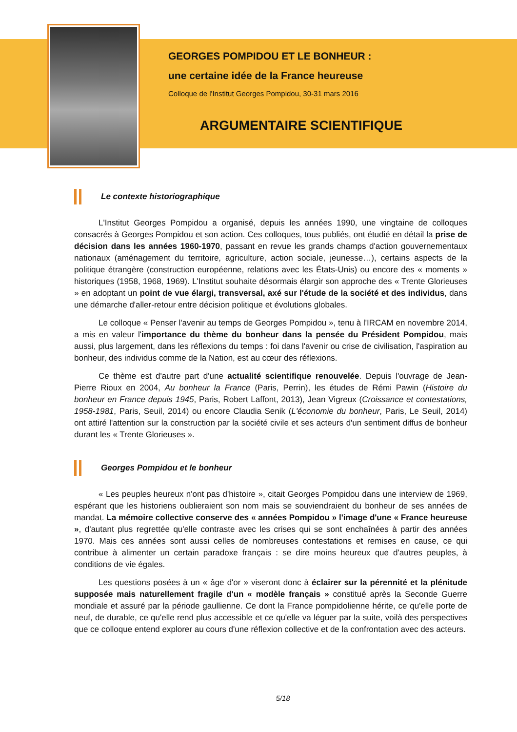GEORGES POMPIDOU ET LE BONHEUR :
une certaine idée de la France heureuse
Colloque de l'Institut Georges Pompidou, 30-31 mars 2016
ARGUMENTAIRE SCIENTIFIQUE
Le contexte historiographique
L'Institut Georges Pompidou a organisé, depuis les années 1990, une vingtaine de colloques consacrés à Georges Pompidou et son action. Ces colloques, tous publiés, ont étudié en détail la prise de décision dans les années 1960-1970, passant en revue les grands champs d'action gouvernementaux nationaux (aménagement du territoire, agriculture, action sociale, jeunesse…), certains aspects de la politique étrangère (construction européenne, relations avec les États-Unis) ou encore des « moments » historiques (1958, 1968, 1969). L'Institut souhaite désormais élargir son approche des « Trente Glorieuses » en adoptant un point de vue élargi, transversal, axé sur l'étude de la société et des individus, dans une démarche d'aller-retour entre décision politique et évolutions globales.
Le colloque « Penser l'avenir au temps de Georges Pompidou », tenu à l'IRCAM en novembre 2014, a mis en valeur l'importance du thème du bonheur dans la pensée du Président Pompidou, mais aussi, plus largement, dans les réflexions du temps : foi dans l'avenir ou crise de civilisation, l'aspiration au bonheur, des individus comme de la Nation, est au cœur des réflexions.
Ce thème est d'autre part d'une actualité scientifique renouvelée. Depuis l'ouvrage de Jean-Pierre Rioux en 2004, Au bonheur la France (Paris, Perrin), les études de Rémi Pawin (Histoire du bonheur en France depuis 1945, Paris, Robert Laffont, 2013), Jean Vigreux (Croissance et contestations, 1958-1981, Paris, Seuil, 2014) ou encore Claudia Senik (L'économie du bonheur, Paris, Le Seuil, 2014) ont attiré l'attention sur la construction par la société civile et ses acteurs d'un sentiment diffus de bonheur durant les « Trente Glorieuses ».
Georges Pompidou et le bonheur
« Les peuples heureux n'ont pas d'histoire », citait Georges Pompidou dans une interview de 1969, espérant que les historiens oublieraient son nom mais se souviendraient du bonheur de ses années de mandat. La mémoire collective conserve des « années Pompidou » l'image d'une « France heureuse », d'autant plus regrettée qu'elle contraste avec les crises qui se sont enchaînées à partir des années 1970. Mais ces années sont aussi celles de nombreuses contestations et remises en cause, ce qui contribue à alimenter un certain paradoxe français : se dire moins heureux que d'autres peuples, à conditions de vie égales.
Les questions posées à un « âge d'or » viseront donc à éclairer sur la pérennité et la plénitude supposée mais naturellement fragile d'un « modèle français » constitué après la Seconde Guerre mondiale et assuré par la période gaullienne. Ce dont la France pompidolienne hérite, ce qu'elle porte de neuf, de durable, ce qu'elle rend plus accessible et ce qu'elle va léguer par la suite, voilà des perspectives que ce colloque entend explorer au cours d'une réflexion collective et de la confrontation avec des acteurs.
5/18